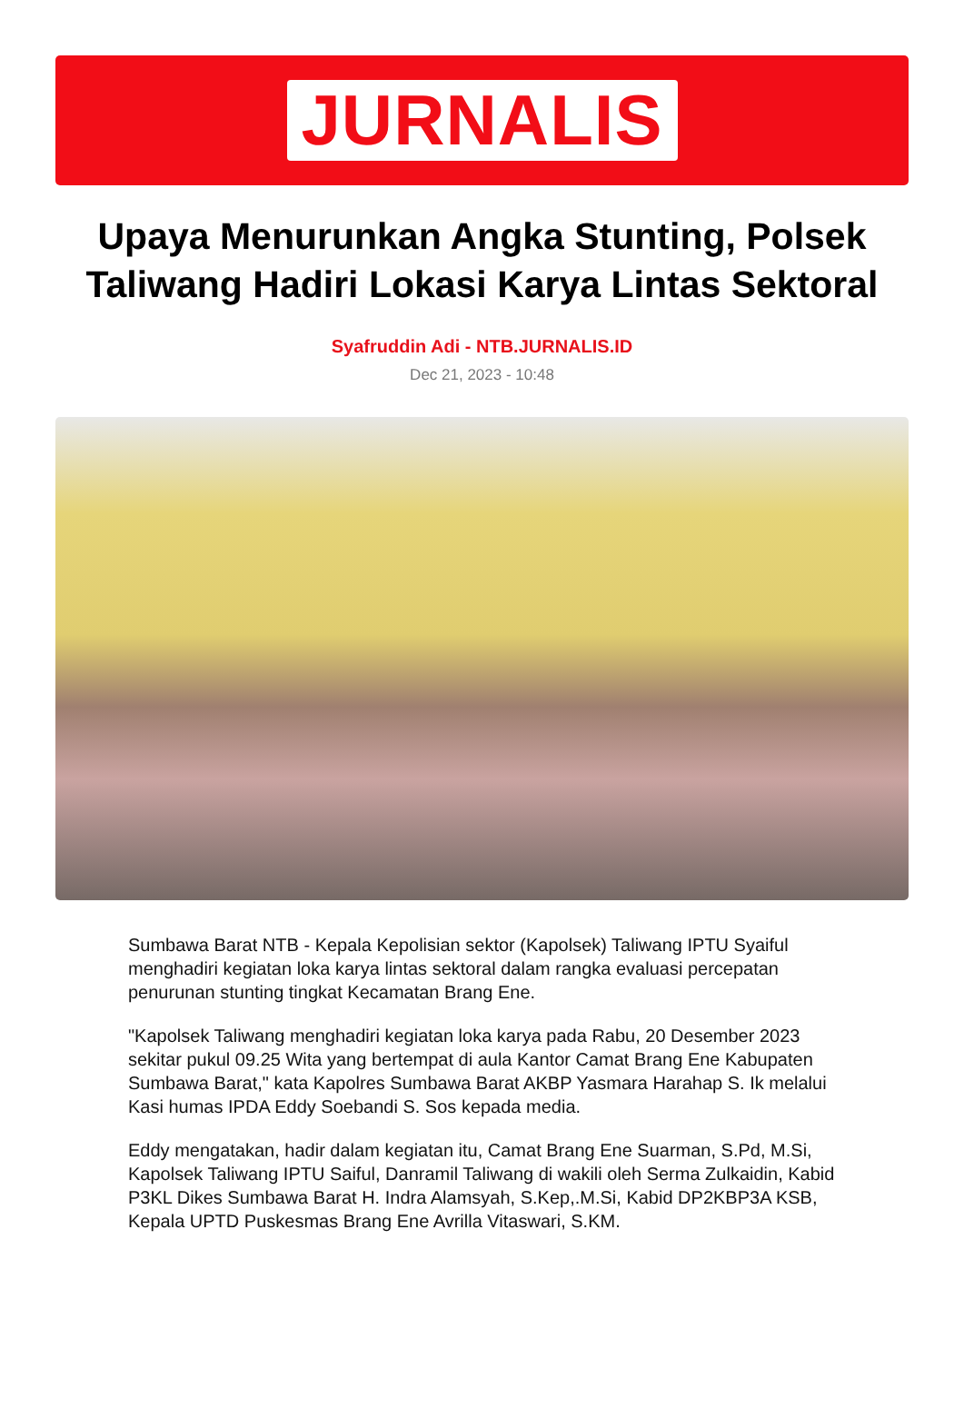JURNALIS
Upaya Menurunkan Angka Stunting, Polsek Taliwang Hadiri Lokasi Karya Lintas Sektoral
Syafruddin Adi - NTB.JURNALIS.ID
Dec 21, 2023 - 10:48
Sumbawa Barat NTB - Kepala Kepolisian sektor (Kapolsek) Taliwang IPTU Syaiful menghadiri kegiatan loka karya lintas sektoral dalam rangka evaluasi percepatan penurunan stunting tingkat Kecamatan Brang Ene.
"Kapolsek Taliwang menghadiri kegiatan loka karya pada Rabu, 20 Desember 2023 sekitar pukul 09.25 Wita yang bertempat di aula Kantor Camat Brang Ene Kabupaten Sumbawa Barat," kata Kapolres Sumbawa Barat AKBP Yasmara Harahap S. Ik melalui Kasi humas IPDA Eddy Soebandi S. Sos kepada media.
Eddy mengatakan, hadir dalam kegiatan itu, Camat Brang Ene Suarman, S.Pd, M.Si, Kapolsek Taliwang IPTU Saiful, Danramil Taliwang di wakili oleh Serma Zulkaidin, Kabid P3KL Dikes Sumbawa Barat H. Indra Alamsyah, S.Kep,.M.Si, Kabid DP2KBP3A KSB, Kepala UPTD Puskesmas Brang Ene Avrilla Vitaswari, S.KM.